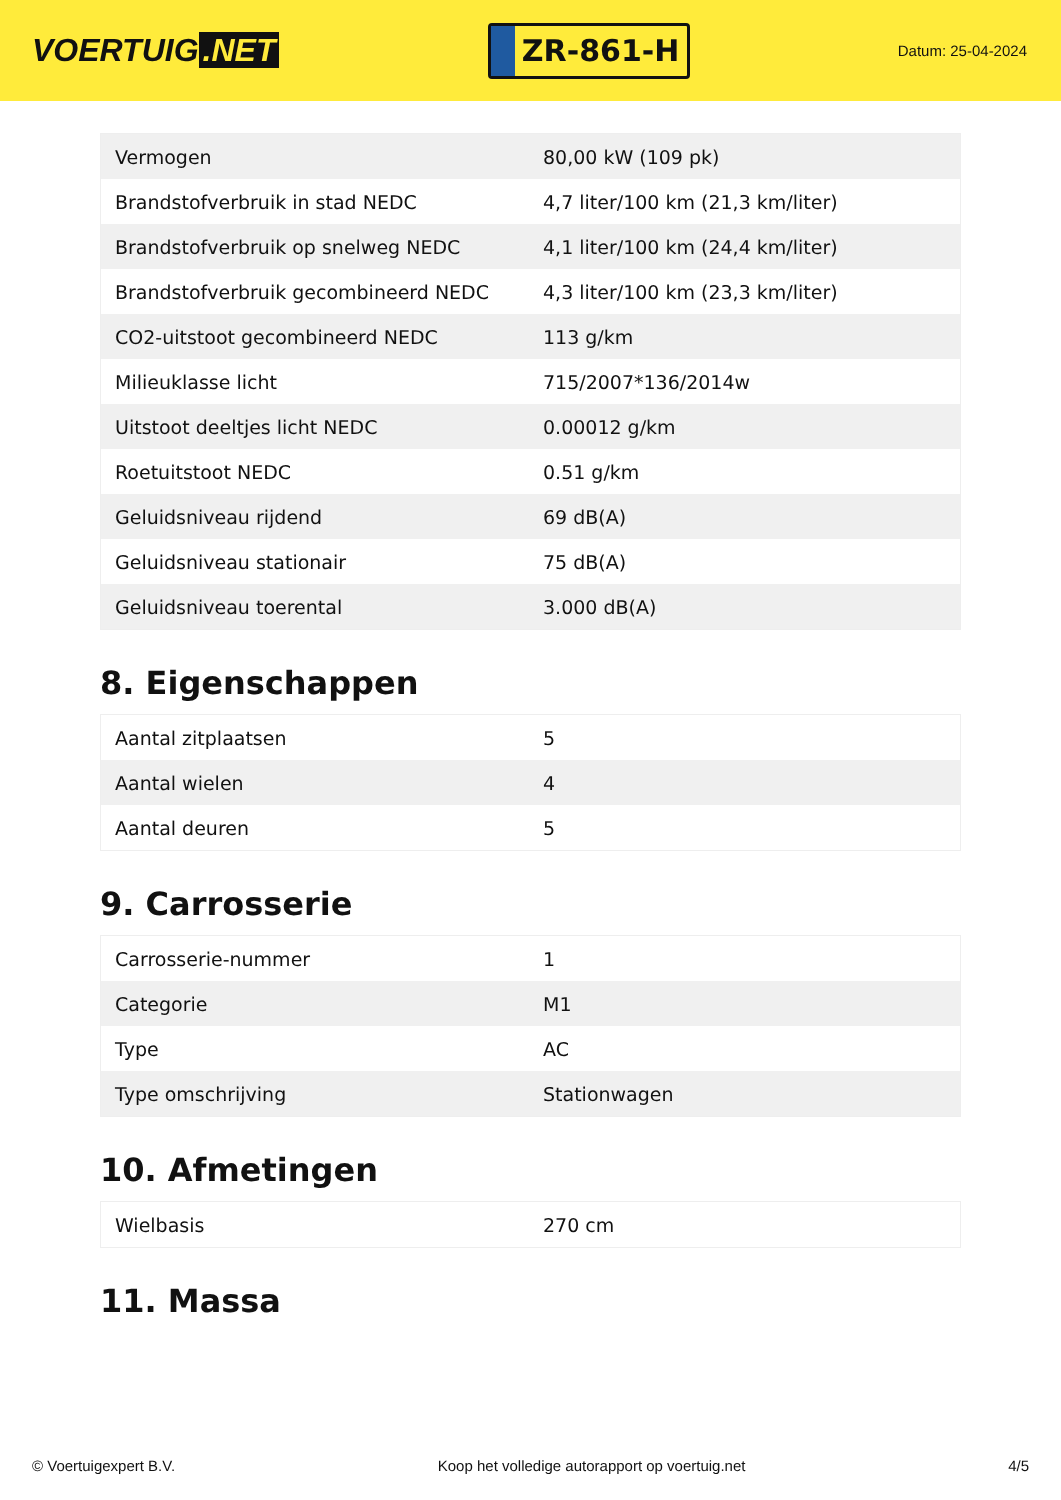VOERTUIG.NET
ZR-861-H
Datum: 25-04-2024
| Vermogen | 80,00 kW (109 pk) |
| Brandstofverbruik in stad NEDC | 4,7 liter/100 km (21,3 km/liter) |
| Brandstofverbruik op snelweg NEDC | 4,1 liter/100 km (24,4 km/liter) |
| Brandstofverbruik gecombineerd NEDC | 4,3 liter/100 km (23,3 km/liter) |
| CO2-uitstoot gecombineerd NEDC | 113 g/km |
| Milieuklasse licht | 715/2007*136/2014w |
| Uitstoot deeltjes licht NEDC | 0.00012 g/km |
| Roetuitstoot NEDC | 0.51 g/km |
| Geluidsniveau rijdend | 69 dB(A) |
| Geluidsniveau stationair | 75 dB(A) |
| Geluidsniveau toerental | 3.000 dB(A) |
8. Eigenschappen
| Aantal zitplaatsen | 5 |
| Aantal wielen | 4 |
| Aantal deuren | 5 |
9. Carrosserie
| Carrosserie-nummer | 1 |
| Categorie | M1 |
| Type | AC |
| Type omschrijving | Stationwagen |
10. Afmetingen
| Wielbasis | 270 cm |
11. Massa
© Voertuigexpert B.V. Koop het volledige autorapport op voertuig.net 4/5